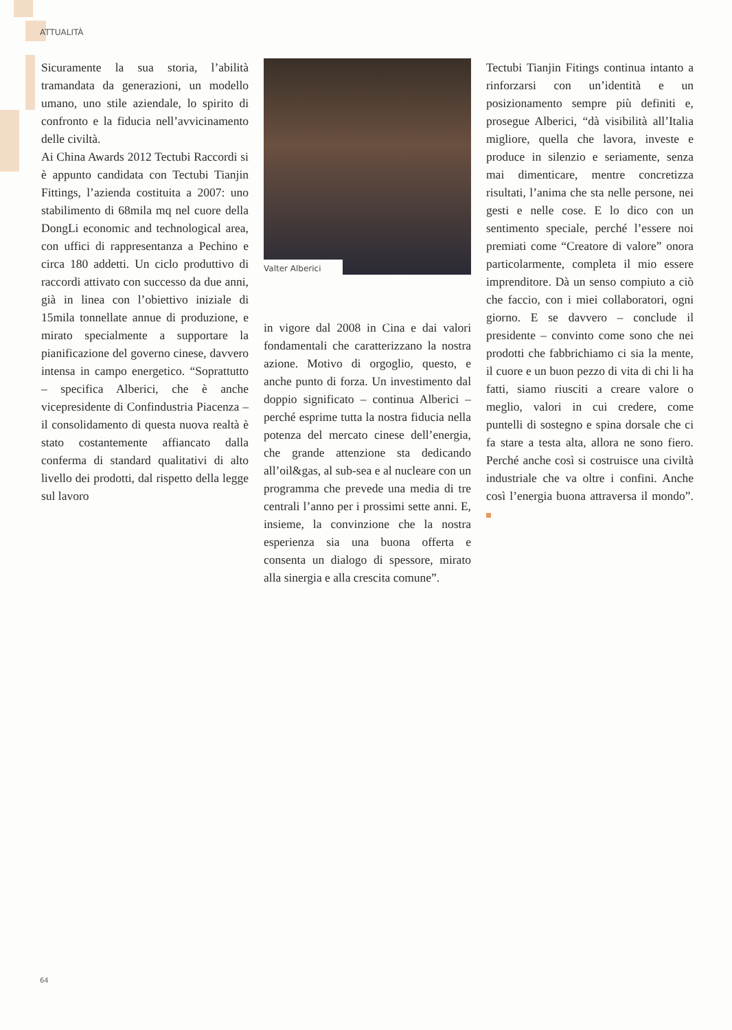ATTUALITÀ
Sicuramente la sua storia, l’abilità tramandata da generazioni, un modello umano, uno stile aziendale, lo spirito di confronto e la fiducia nell’avvicinamento delle civiltà.
Ai China Awards 2012 Tectubi Raccordi si è appunto candidata con Tectubi Tianjin Fittings, l’azienda costituita a 2007: uno stabilimento di 68mila mq nel cuore della DongLi economic and technological area, con uffici di rappresentanza a Pechino e circa 180 addetti. Un ciclo produttivo di raccordi attivato con successo da due anni, già in linea con l’obiettivo iniziale di 15mila tonnellate annue di produzione, e mirato specialmente a supportare la pianificazione del governo cinese, davvero intensa in campo energetico. “Soprattutto – specifica Alberici, che è anche vicepresidente di Confindustria Piacenza – il consolidamento di questa nuova realtà è stato costantemente affiancato dalla conferma di standard qualitativi di alto livello dei prodotti, dal rispetto della legge sul lavoro
Valter Alberici
in vigore dal 2008 in Cina e dai valori fondamentali che caratterizzano la nostra azione. Motivo di orgoglio, questo, e anche punto di forza. Un investimento dal doppio significato – continua Alberici – perché esprime tutta la nostra fiducia nella potenza del mercato cinese dell’energia, che grande attenzione sta dedicando all’oil&gas, al sub-sea e al nucleare con un programma che prevede una media di tre centrali l’anno per i prossimi sette anni. E, insieme, la convinzione che la nostra esperienza sia una buona offerta e consenta un dialogo di spessore, mirato alla sinergia e alla crescita comune”.
Tectubi Tianjin Fitings continua intanto a rinforzarsi con un’identità e un posizionamento sempre più definiti e, prosegue Alberici, “dà visibilità all’Italia migliore, quella che lavora, investe e produce in silenzio e seriamente, senza mai dimenticare, mentre concretizza risultati, l’anima che sta nelle persone, nei gesti e nelle cose. E lo dico con un sentimento speciale, perché l’essere noi premiati come “Creatore di valore” onora particolarmente, completa il mio essere imprenditore. Dà un senso compiuto a ciò che faccio, con i miei collaboratori, ogni giorno. E se davvero – conclude il presidente – convinto come sono che nei prodotti che fabbrichiamo ci sia la mente, il cuore e un buon pezzo di vita di chi li ha fatti, siamo riusciti a creare valore o meglio, valori in cui credere, come puntelli di sostegno e spina dorsale che ci fa stare a testa alta, allora ne sono fiero. Perché anche così si costruisce una civiltà industriale che va oltre i confini. Anche così l’energia buona attraversa il mondo”.
64